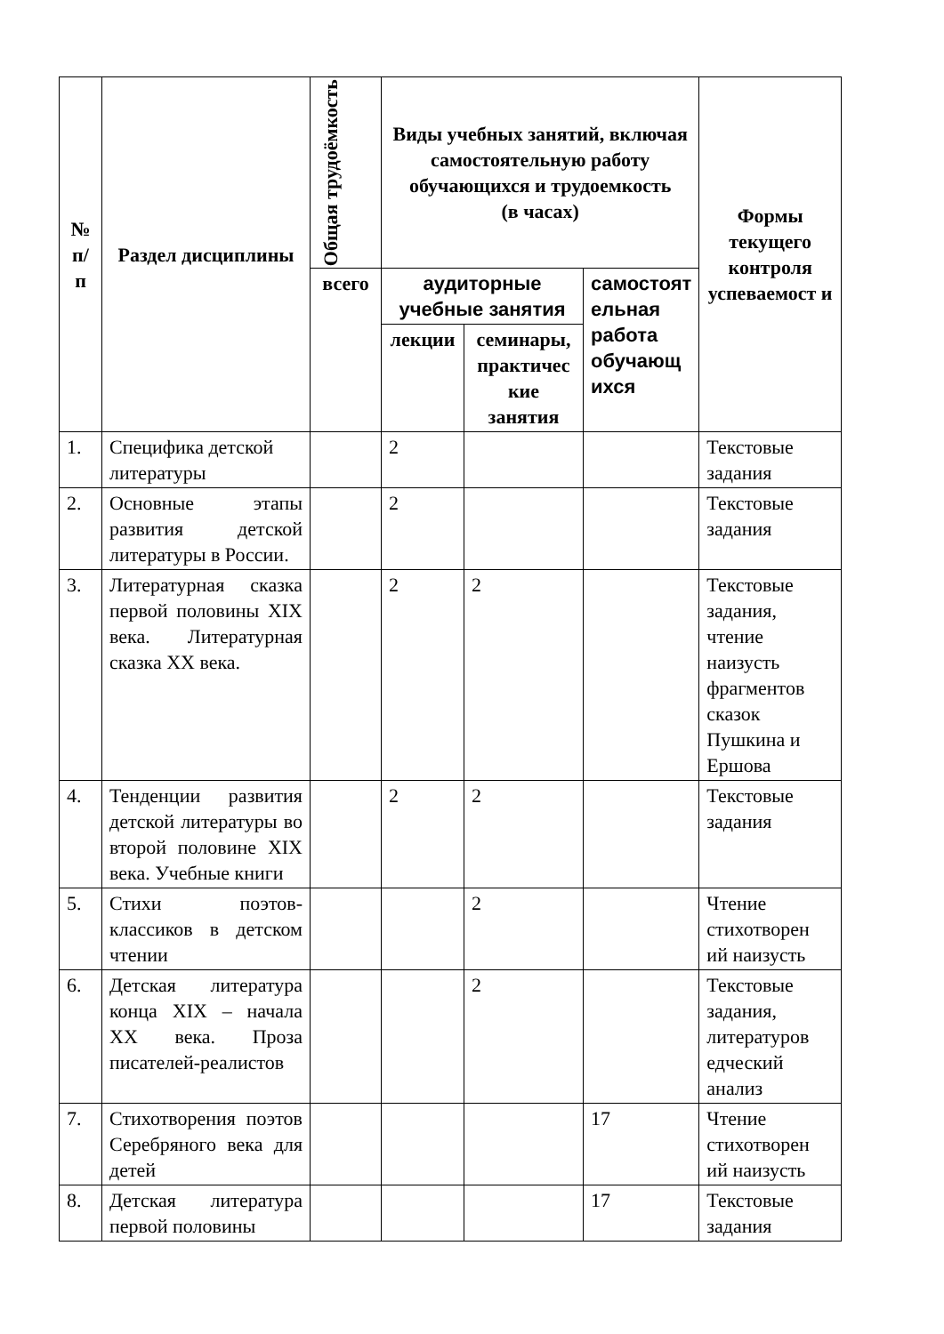| № п/ п | Раздел дисциплины | Общая трудоёмкость | Виды учебных занятий, включая самостоятельную работу обучающихся и трудоемкость (в часах) | | | Формы текущего контроля успеваемост и |
| --- | --- | --- | --- | --- | --- | --- |
| | | всего | аудиторные учебные занятия | | самостоят ельная работа обучающ ихся | |
| | | | лекции | семинары, практичес кие занятия | | |
| 1. | Специфика детской литературы | | 2 | | | Текстовые задания |
| 2. | Основные этапы развития детской литературы в России. | | 2 | | | Текстовые задания |
| 3. | Литературная сказка первой половины XIX века. Литературная сказка XX века. | | 2 | 2 | | Текстовые задания, чтение наизусть фрагментов сказок Пушкина и Ершова |
| 4. | Тенденции развития детской литературы во второй половине XIX века. Учебные книги | | 2 | 2 | | Текстовые задания |
| 5. | Стихи поэтов-классиков в детском чтении | | | 2 | | Чтение стихотворен ий наизусть |
| 6. | Детская литература конца XIX – начала XX века. Проза писателей-реалистов | | | 2 | | Текстовые задания, литературов едческий анализ |
| 7. | Стихотворения поэтов Серебряного века для детей | | | | 17 | Чтение стихотворен ий наизусть |
| 8. | Детская литература первой половины | | | | 17 | Текстовые задания |